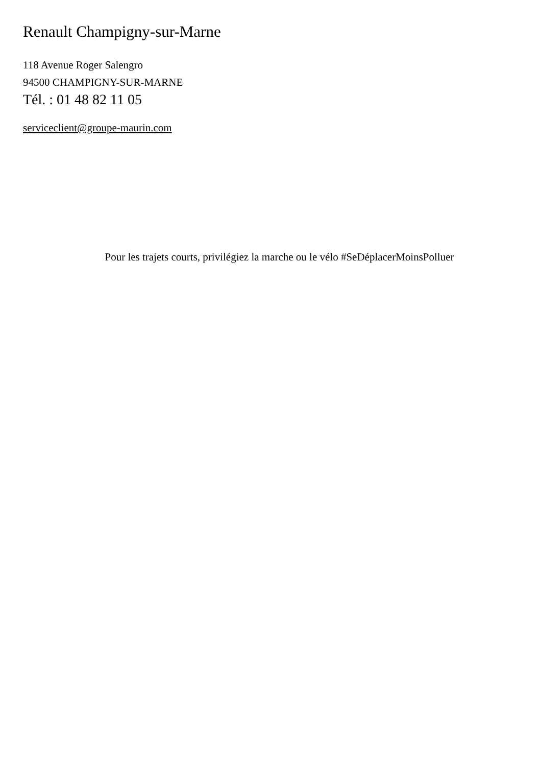Renault Champigny-sur-Marne
118 Avenue Roger Salengro
94500 CHAMPIGNY-SUR-MARNE
Tél. : 01 48 82 11 05
serviceclient@groupe-maurin.com
Pour les trajets courts, privilégiez la marche ou le vélo #SeDéplacerMoinsPolluer